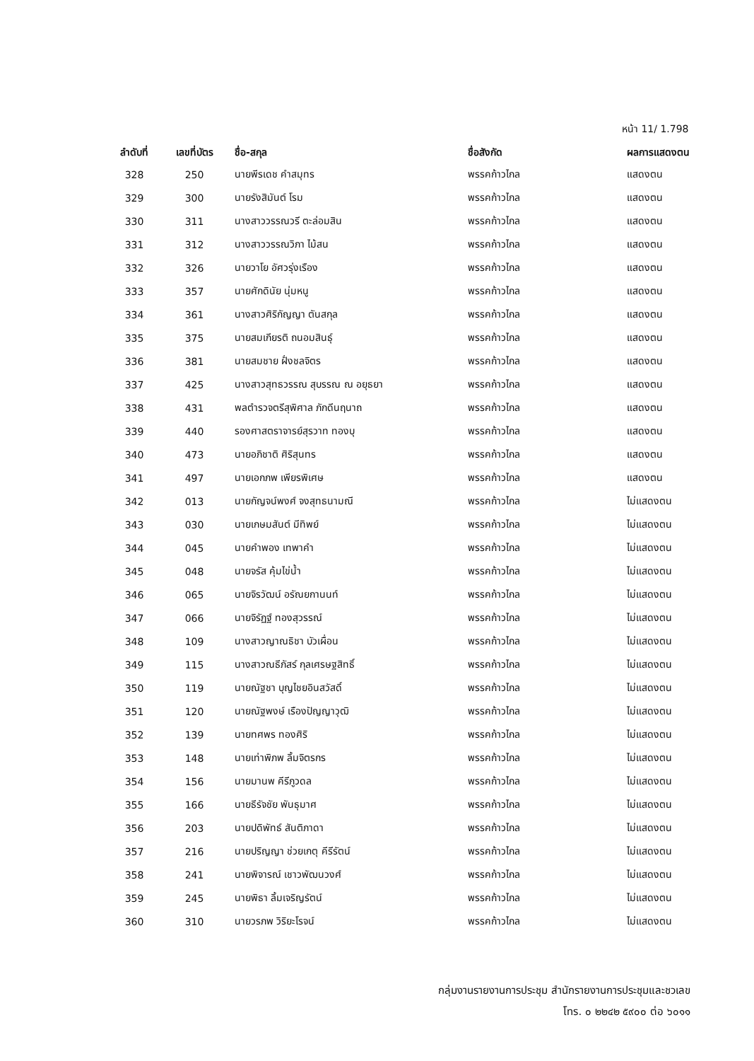หน้า 11/ 1.798
| ลำดับที่ | เลขที่บัตร | ชื่อ-สกุล | ชื่อสังกัด | ผลการแสดงตน |
| --- | --- | --- | --- | --- |
| 328 | 250 | นายพีรเดช คำสมุทร | พรรคก้าวไกล | แสดงตน |
| 329 | 300 | นายรังสิมันต์ โรม | พรรคก้าวไกล | แสดงตน |
| 330 | 311 | นางสาววรรณวรี ตะล่อมสิน | พรรคก้าวไกล | แสดงตน |
| 331 | 312 | นางสาววรรณวิภา ไม้สน | พรรคก้าวไกล | แสดงตน |
| 332 | 326 | นายวาโย อัศวรุ่งเรือง | พรรคก้าวไกล | แสดงตน |
| 333 | 357 | นายศักดินัย นุ่มหนู | พรรคก้าวไกล | แสดงตน |
| 334 | 361 | นางสาวศิริกัญญา ตันสกุล | พรรคก้าวไกล | แสดงตน |
| 335 | 375 | นายสมเกียรติ ถนอมสินธุ์ | พรรคก้าวไกล | แสดงตน |
| 336 | 381 | นายสมชาย ฝั่งชลจิตร | พรรคก้าวไกล | แสดงตน |
| 337 | 425 | นางสาวสุทธวรรณ สุบรรณ ณ อยุธยา | พรรคก้าวไกล | แสดงตน |
| 338 | 431 | พลตำรวจตรีสุพิศาล ภักดีนฤนาถ | พรรคก้าวไกล | แสดงตน |
| 339 | 440 | รองศาสตราจารย์สุรวาท ทองบุ | พรรคก้าวไกล | แสดงตน |
| 340 | 473 | นายอภิชาติ ศิริสุนทร | พรรคก้าวไกล | แสดงตน |
| 341 | 497 | นายเอกภพ เพียรพิเศษ | พรรคก้าวไกล | แสดงตน |
| 342 | 013 | นายกัญจน์พงศ์ จงสุทธนามณี | พรรคก้าวไกล | ไม่แสดงตน |
| 343 | 030 | นายเกษมสันต์ มีทิพย์ | พรรคก้าวไกล | ไม่แสดงตน |
| 344 | 045 | นายคำพอง เทพาคำ | พรรคก้าวไกล | ไม่แสดงตน |
| 345 | 048 | นายจรัส คุ้มไข่น้ำ | พรรคก้าวไกล | ไม่แสดงตน |
| 346 | 065 | นายจิรวัฒน์ อรัณยกานนท์ | พรรคก้าวไกล | ไม่แสดงตน |
| 347 | 066 | นายจิรัฏฐ์ ทองสุวรรณ์ | พรรคก้าวไกล | ไม่แสดงตน |
| 348 | 109 | นางสาวญาณธิชา บัวเผื่อน | พรรคก้าวไกล | ไม่แสดงตน |
| 349 | 115 | นางสาวณธีภัสร์ กุลเศรษฐสิทธิ์ | พรรคก้าวไกล | ไม่แสดงตน |
| 350 | 119 | นายณัฐชา บุญไชยอินสวัสดิ์ | พรรคก้าวไกล | ไม่แสดงตน |
| 351 | 120 | นายณัฐพงษ์ เรืองปัญญาวุฒิ | พรรคก้าวไกล | ไม่แสดงตน |
| 352 | 139 | นายทศพร ทองศิริ | พรรคก้าวไกล | ไม่แสดงตน |
| 353 | 148 | นายเท่าพิภพ ลิ้มจิตรกร | พรรคก้าวไกล | ไม่แสดงตน |
| 354 | 156 | นายมานพ คีรีภูวดล | พรรคก้าวไกล | ไม่แสดงตน |
| 355 | 166 | นายธีรัจชัย พันธุมาศ | พรรคก้าวไกล | ไม่แสดงตน |
| 356 | 203 | นายปดิพัทธ์ สันติภาดา | พรรคก้าวไกล | ไม่แสดงตน |
| 357 | 216 | นายปริญญา ช่วยเกตุ คีรีรัตน์ | พรรคก้าวไกล | ไม่แสดงตน |
| 358 | 241 | นายพิจารณ์ เชาวพัฒนวงศ์ | พรรคก้าวไกล | ไม่แสดงตน |
| 359 | 245 | นายพิธา ลิ้มเจริญรัตน์ | พรรคก้าวไกล | ไม่แสดงตน |
| 360 | 310 | นายวรภพ วิริยะโรจน์ | พรรคก้าวไกล | ไม่แสดงตน |
กลุ่มงานรายงานการประชุม สำนักรายงานการประชุมและชวเลข
โทร. ๐ ๒๒๔๒ ๕๙๐๐ ต่อ ๖๐๑๑